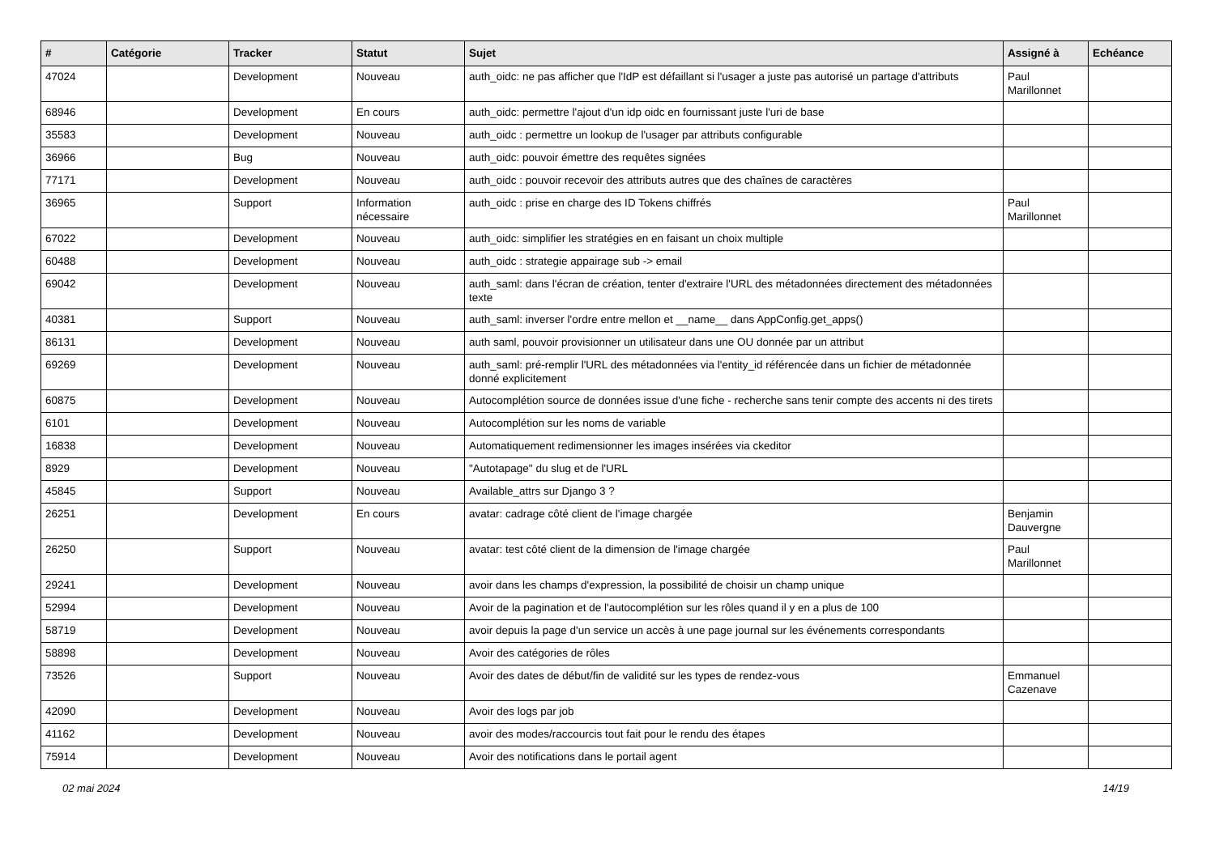| # | Catégorie | Tracker | Statut | Sujet | Assigné à | Echéance |
| --- | --- | --- | --- | --- | --- | --- |
| 47024 | | Development | Nouveau | auth_oidc: ne pas afficher que l'IdP est défaillant si l'usager a juste pas autorisé un partage d'attributs | Paul Marillonnet | |
| 68946 | | Development | En cours | auth_oidc: permettre l'ajout d'un idp oidc en fournissant juste l'uri de base | | |
| 35583 | | Development | Nouveau | auth_oidc : permettre un lookup de l'usager par attributs configurable | | |
| 36966 | | Bug | Nouveau | auth_oidc: pouvoir émettre des requêtes signées | | |
| 77171 | | Development | Nouveau | auth_oidc : pouvoir recevoir des attributs autres que des chaînes de caractères | | |
| 36965 | | Support | Information nécessaire | auth_oidc : prise en charge des ID Tokens chiffrés | Paul Marillonnet | |
| 67022 | | Development | Nouveau | auth_oidc: simplifier les stratégies en en faisant un choix multiple | | |
| 60488 | | Development | Nouveau | auth_oidc : strategie appairage sub -> email | | |
| 69042 | | Development | Nouveau | auth_saml: dans l'écran de création, tenter d'extraire l'URL des métadonnées directement des métadonnées texte | | |
| 40381 | | Support | Nouveau | auth_saml: inverser l'ordre entre mellon et __name__ dans AppConfig.get_apps() | | |
| 86131 | | Development | Nouveau | auth saml, pouvoir provisionner un utilisateur dans une OU donnée par un attribut | | |
| 69269 | | Development | Nouveau | auth_saml: pré-remplir l'URL des métadonnées via l'entity_id référencée dans un fichier de métadonnée donné explicitement | | |
| 60875 | | Development | Nouveau | Autocomplétion source de données issue d'une fiche - recherche sans tenir compte des accents ni des tirets | | |
| 6101 | | Development | Nouveau | Autocomplétion sur les noms de variable | | |
| 16838 | | Development | Nouveau | Automatiquement redimensionner les images insérées via ckeditor | | |
| 8929 | | Development | Nouveau | "Autotapage" du slug et de l'URL | | |
| 45845 | | Support | Nouveau | Available_attrs sur Django 3 ? | | |
| 26251 | | Development | En cours | avatar: cadrage côté client de l'image chargée | Benjamin Dauvergne | |
| 26250 | | Support | Nouveau | avatar: test côté client de la dimension de l'image chargée | Paul Marillonnet | |
| 29241 | | Development | Nouveau | avoir dans les champs d'expression, la possibilité de choisir un champ unique | | |
| 52994 | | Development | Nouveau | Avoir de la pagination et de l'autocomplétion sur les rôles quand il y en a plus de 100 | | |
| 58719 | | Development | Nouveau | avoir depuis la page d'un service un accès à une page journal sur les événements correspondants | | |
| 58898 | | Development | Nouveau | Avoir des catégories de rôles | | |
| 73526 | | Support | Nouveau | Avoir des dates de début/fin de validité sur les types de rendez-vous | Emmanuel Cazenave | |
| 42090 | | Development | Nouveau | Avoir des logs par job | | |
| 41162 | | Development | Nouveau | avoir des modes/raccourcis tout fait pour le rendu des étapes | | |
| 75914 | | Development | Nouveau | Avoir des notifications dans le portail agent | | |
02 mai 2024 14/19